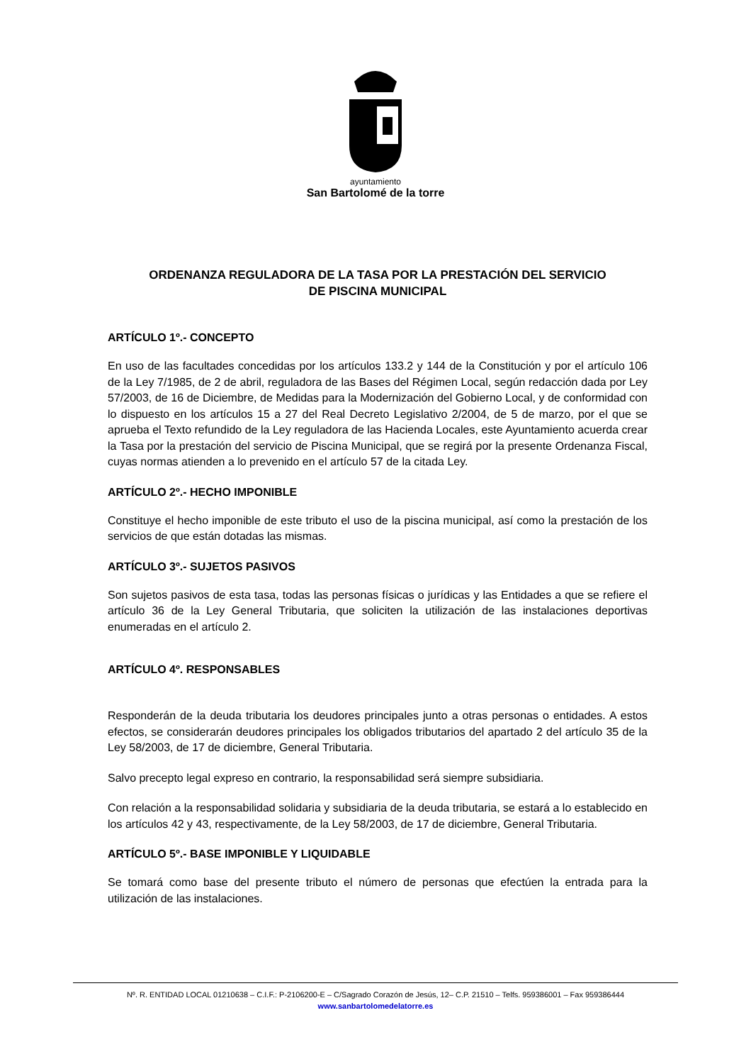ayuntamiento
San Bartolomé de la torre
ORDENANZA REGULADORA DE LA TASA POR LA PRESTACIÓN DEL SERVICIO
DE PISCINA MUNICIPAL
ARTÍCULO 1º.- CONCEPTO
En uso de las facultades concedidas por los artículos 133.2 y 144 de la Constitución y por el artículo 106 de la Ley 7/1985, de 2 de abril, reguladora de las Bases del Régimen Local, según redacción dada por Ley 57/2003, de 16 de Diciembre, de Medidas para la Modernización del Gobierno Local, y de conformidad con lo dispuesto en los artículos 15 a 27 del Real Decreto Legislativo 2/2004, de 5 de marzo, por el que se aprueba el Texto refundido de la Ley reguladora de las Hacienda Locales, este Ayuntamiento acuerda crear la Tasa por la prestación del servicio de Piscina Municipal, que se regirá por la presente Ordenanza Fiscal, cuyas normas atienden a lo prevenido en el artículo 57 de la citada Ley.
ARTÍCULO 2º.- HECHO IMPONIBLE
Constituye el hecho imponible de este tributo el uso de la piscina municipal, así como la prestación de los servicios de que están dotadas las mismas.
ARTÍCULO 3º.- SUJETOS PASIVOS
Son sujetos pasivos de esta tasa, todas las personas físicas o jurídicas y las Entidades a que se refiere el artículo 36 de la Ley General Tributaria, que soliciten la utilización de las instalaciones deportivas enumeradas en el artículo 2.
ARTÍCULO 4º. RESPONSABLES
Responderán de la deuda tributaria los deudores principales junto a otras personas o entidades. A estos efectos, se considerarán deudores principales los obligados tributarios del apartado 2 del artículo 35 de la Ley 58/2003, de 17 de diciembre, General Tributaria.
Salvo precepto legal expreso en contrario, la responsabilidad será siempre subsidiaria.
Con relación a la responsabilidad solidaria y subsidiaria de la deuda tributaria, se estará a lo establecido en los artículos 42 y 43, respectivamente, de la Ley 58/2003, de 17 de diciembre, General Tributaria.
ARTÍCULO 5º.- BASE IMPONIBLE Y LIQUIDABLE
Se tomará como base del presente tributo el número de personas que efectúen la entrada para la utilización de las instalaciones.
Nº. R. ENTIDAD LOCAL 01210638 – C.I.F.: P-2106200-E – C/Sagrado Corazón de Jesús, 12– C.P. 21510 – Telfs. 959386001 – Fax 959386444
www.sanbartolomedelatorre.es